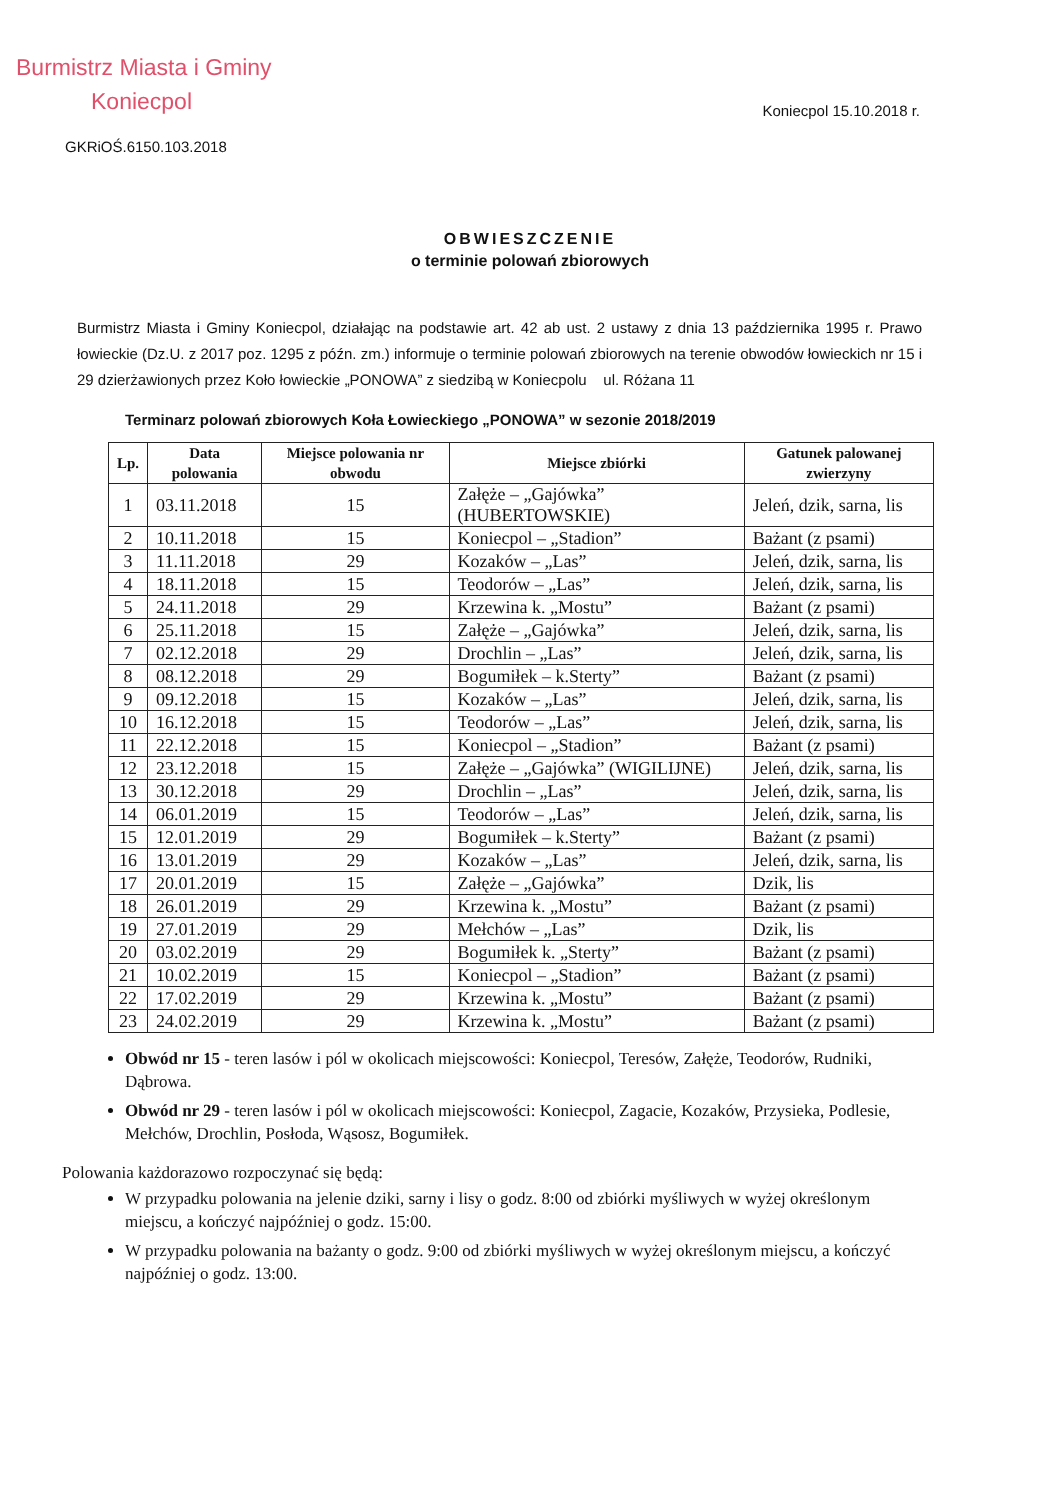Burmistrz Miasta i Gminy
Koniecpol
Koniecpol 15.10.2018 r.
GKRiOŚ.6150.103.2018
OBWIESZCZENIE
o terminie polowań zbiorowych
Burmistrz Miasta i Gminy Koniecpol, działając na podstawie art. 42 ab ust. 2 ustawy z dnia 13 października 1995 r. Prawo łowieckie (Dz.U. z 2017 poz. 1295 z późn. zm.) informuje o terminie polowań zbiorowych na terenie obwodów łowieckich nr 15 i 29 dzierżawionych przez Koło łowieckie „PONOWA” z siedzibą w Koniecpolu ul. Różana 11
Terminarz polowań zbiorowych Koła Łowieckiego „PONOWA” w sezonie 2018/2019
| Lp. | Data polowania | Miejsce polowania nr obwodu | Miejsce zbiórki | Gatunek palowanej zwierzyny |
| --- | --- | --- | --- | --- |
| 1 | 03.11.2018 | 15 | Załęże – „Gajówka” (HUBERTOWSKIE) | Jeleń, dzik, sarna, lis |
| 2 | 10.11.2018 | 15 | Koniecpol – „Stadion” | Bażant (z psami) |
| 3 | 11.11.2018 | 29 | Kozaków – „Las” | Jeleń, dzik, sarna, lis |
| 4 | 18.11.2018 | 15 | Teodorów – „Las” | Jeleń, dzik, sarna, lis |
| 5 | 24.11.2018 | 29 | Krzewina k. „Mostu” | Bażant (z psami) |
| 6 | 25.11.2018 | 15 | Załęże – „Gajówka” | Jeleń, dzik, sarna, lis |
| 7 | 02.12.2018 | 29 | Drochlin – „Las” | Jeleń, dzik, sarna, lis |
| 8 | 08.12.2018 | 29 | Bogumiłek – k.Sterty” | Bażant (z psami) |
| 9 | 09.12.2018 | 15 | Kozaków – „Las” | Jeleń, dzik, sarna, lis |
| 10 | 16.12.2018 | 15 | Teodorów – „Las” | Jeleń, dzik, sarna, lis |
| 11 | 22.12.2018 | 15 | Koniecpol – „Stadion” | Bażant (z psami) |
| 12 | 23.12.2018 | 15 | Załęże – „Gajówka” (WIGILIJNE) | Jeleń, dzik, sarna, lis |
| 13 | 30.12.2018 | 29 | Drochlin – „Las” | Jeleń, dzik, sarna, lis |
| 14 | 06.01.2019 | 15 | Teodorów – „Las” | Jeleń, dzik, sarna, lis |
| 15 | 12.01.2019 | 29 | Bogumiłek – k.Sterty” | Bażant (z psami) |
| 16 | 13.01.2019 | 29 | Kozaków – „Las” | Jeleń, dzik, sarna, lis |
| 17 | 20.01.2019 | 15 | Załęże – „Gajówka” | Dzik, lis |
| 18 | 26.01.2019 | 29 | Krzewina k. „Mostu” | Bażant (z psami) |
| 19 | 27.01.2019 | 29 | Mełchów – „Las” | Dzik, lis |
| 20 | 03.02.2019 | 29 | Bogumiłek k. „Sterty” | Bażant (z psami) |
| 21 | 10.02.2019 | 15 | Koniecpol – „Stadion” | Bażant (z psami) |
| 22 | 17.02.2019 | 29 | Krzewina k. „Mostu” | Bażant (z psami) |
| 23 | 24.02.2019 | 29 | Krzewina k. „Mostu” | Bażant (z psami) |
Obwód nr 15 - teren lasów i pól w okolicach miejscowości: Koniecpol, Teresów, Załęże, Teodorów, Rudniki, Dąbrowa.
Obwód nr 29 - teren lasów i pól w okolicach miejscowości: Koniecpol, Zagacie, Kozaków, Przysieka, Podlesie, Mełchów, Drochlin, Posłoda, Wąsosz, Bogumiłek.
Polowania każdorazowo rozpoczynać się będą:
W przypadku polowania na jelenie dziki, sarny i lisy o godz. 8:00 od zbiórki myśliwych w wyżej określonym miejscu, a kończyć najpóźniej o godz. 15:00.
W przypadku polowania na bażanty o godz. 9:00 od zbiórki myśliwych w wyżej określonym miejscu, a kończyć najpóźniej o godz. 13:00.